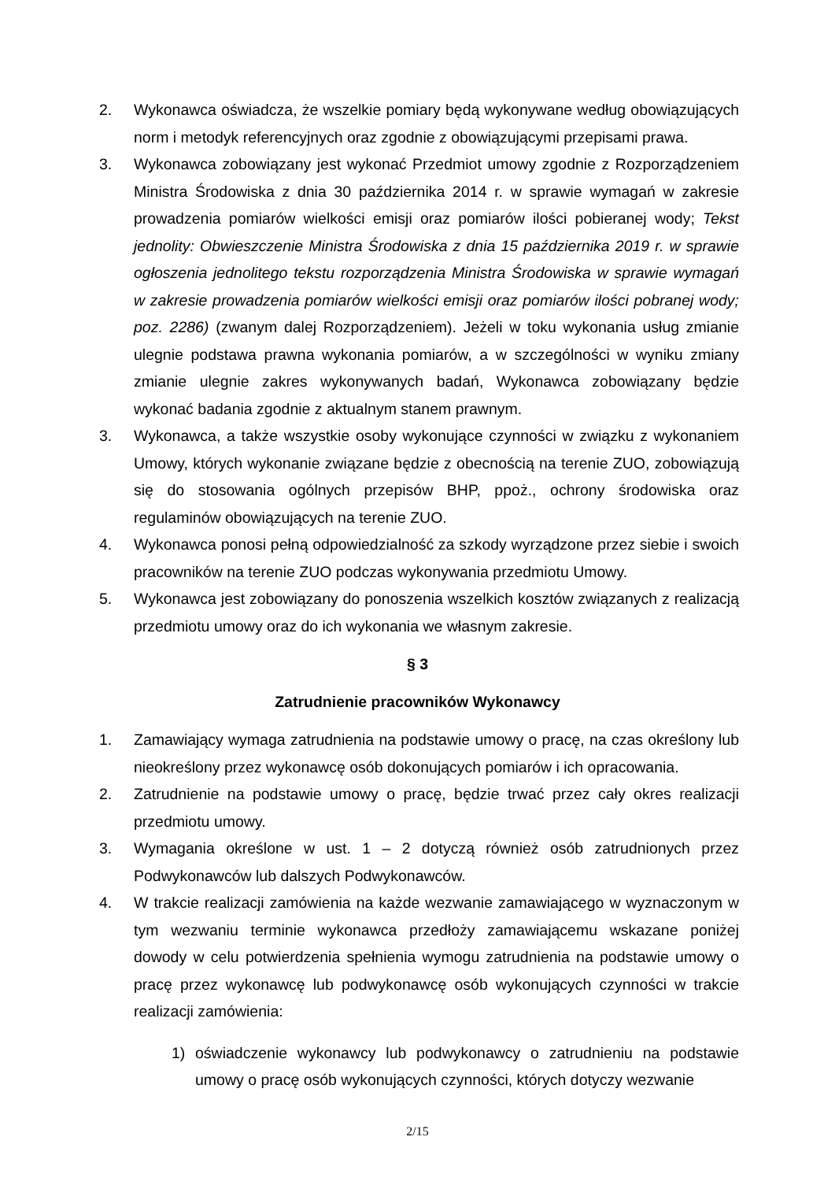2. Wykonawca oświadcza, że wszelkie pomiary będą wykonywane według obowiązujących norm i metodyk referencyjnych oraz zgodnie z obowiązującymi przepisami prawa.
3. Wykonawca zobowiązany jest wykonać Przedmiot umowy zgodnie z Rozporządzeniem Ministra Środowiska z dnia 30 października 2014 r. w sprawie wymagań w zakresie prowadzenia pomiarów wielkości emisji oraz pomiarów ilości pobieranej wody; Tekst jednolity: Obwieszczenie Ministra Środowiska z dnia 15 października 2019 r. w sprawie ogłoszenia jednolitego tekstu rozporządzenia Ministra Środowiska w sprawie wymagań w zakresie prowadzenia pomiarów wielkości emisji oraz pomiarów ilości pobranej wody; poz. 2286) (zwanym dalej Rozporządzeniem). Jeżeli w toku wykonania usług zmianie ulegnie podstawa prawna wykonania pomiarów, a w szczególności w wyniku zmiany zmianie ulegnie zakres wykonywanych badań, Wykonawca zobowiązany będzie wykonać badania zgodnie z aktualnym stanem prawnym.
3. Wykonawca, a także wszystkie osoby wykonujące czynności w związku z wykonaniem Umowy, których wykonanie związane będzie z obecnością na terenie ZUO, zobowiązują się do stosowania ogólnych przepisów BHP, ppoż., ochrony środowiska oraz regulaminów obowiązujących na terenie ZUO.
4. Wykonawca ponosi pełną odpowiedzialność za szkody wyrządzone przez siebie i swoich pracowników na terenie ZUO podczas wykonywania przedmiotu Umowy.
5. Wykonawca jest zobowiązany do ponoszenia wszelkich kosztów związanych z realizacją przedmiotu umowy oraz do ich wykonania we własnym zakresie.
§ 3
Zatrudnienie pracowników Wykonawcy
1. Zamawiający wymaga zatrudnienia na podstawie umowy o pracę, na czas określony lub nieokreślony przez wykonawcę osób dokonujących pomiarów i ich opracowania.
2. Zatrudnienie na podstawie umowy o pracę, będzie trwać przez cały okres realizacji przedmiotu umowy.
3. Wymagania określone w ust. 1 – 2 dotyczą również osób zatrudnionych przez Podwykonawców lub dalszych Podwykonawców.
4. W trakcie realizacji zamówienia na każde wezwanie zamawiającego w wyznaczonym w tym wezwaniu terminie wykonawca przedłoży zamawiającemu wskazane poniżej dowody w celu potwierdzenia spełnienia wymogu zatrudnienia na podstawie umowy o pracę przez wykonawcę lub podwykonawcę osób wykonujących czynności w trakcie realizacji zamówienia:
1) oświadczenie wykonawcy lub podwykonawcy o zatrudnieniu na podstawie umowy o pracę osób wykonujących czynności, których dotyczy wezwanie
2/15